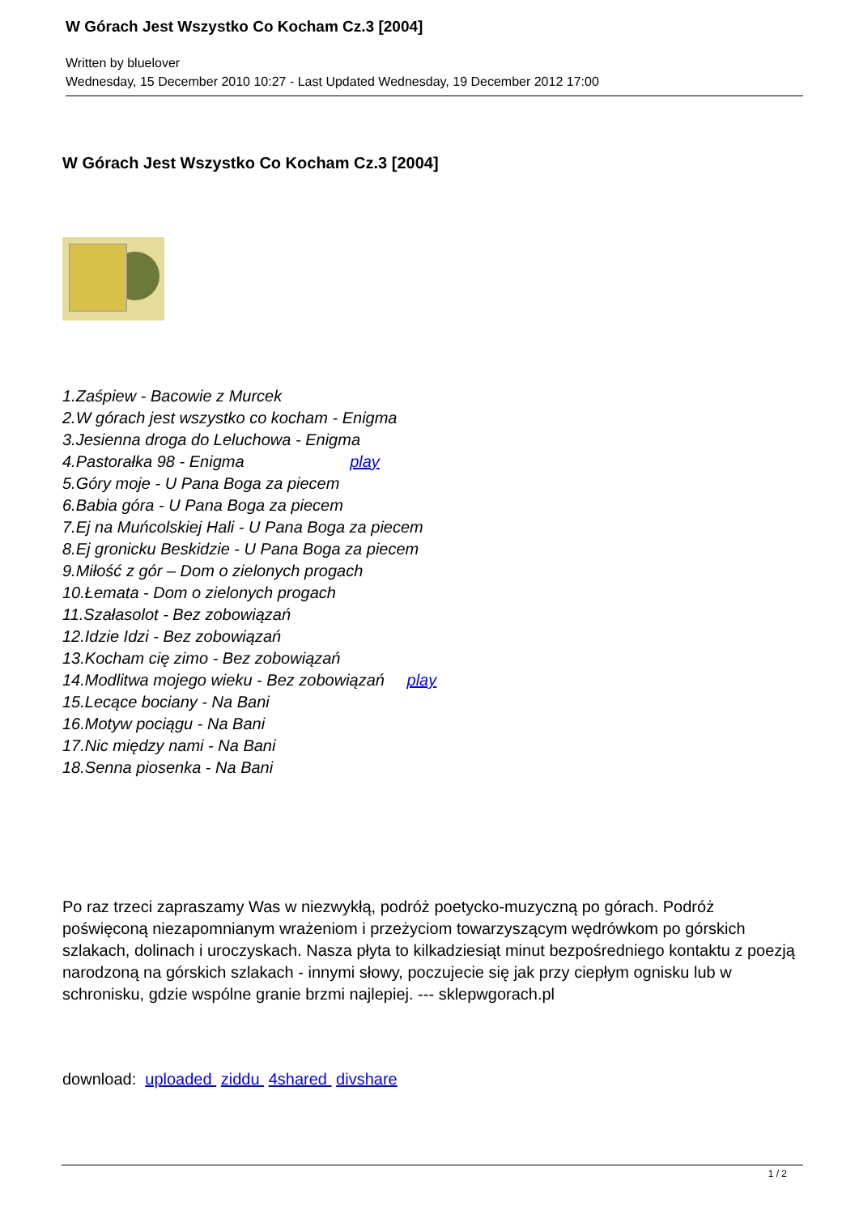W Górach Jest Wszystko Co Kocham Cz.3 [2004]
Written by bluelover
Wednesday, 15 December 2010 10:27 - Last Updated Wednesday, 19 December 2012 17:00
W Górach Jest Wszystko Co Kocham Cz.3 [2004]
1.Zaśpiew - Bacowie z Murcek
2.W górach jest wszystko co kocham - Enigma
3.Jesienna droga do Leluchowa - Enigma
4.Pastorałka 98 - Enigma play
5.Góry moje - U Pana Boga za piecem
6.Babia góra - U Pana Boga za piecem
7.Ej na Muńcolskiej Hali - U Pana Boga za piecem
8.Ej gronicku Beskidzie - U Pana Boga za piecem
9.Miłość z gór – Dom o zielonych progach
10.Łemata - Dom o zielonych progach
11.Szałasolot - Bez zobowiązań
12.Idzie Idzi - Bez zobowiązań
13.Kocham cię zimo - Bez zobowiązań
14.Modlitwa mojego wieku - Bez zobowiązań play
15.Lecące bociany - Na Bani
16.Motyw pociągu - Na Bani
17.Nic między nami - Na Bani
18.Senna piosenka - Na Bani
Po raz trzeci zapraszamy Was w niezwykłą, podróż poetycko-muzyczną po górach. Podróż poświęconą niezapomnianym wrażeniom i przeżyciom towarzyszącym wędrówkom po górskich szlakach, dolinach i uroczyskach. Nasza płyta to kilkadziesiąt minut bezpośredniego kontaktu z poezją narodzoną na górskich szlakach - innymi słowy, poczujecie się jak przy ciepłym ognisku lub w schronisku, gdzie wspólne granie brzmi najlepiej. --- sklepwgorach.pl
download: uploaded ziddu 4shared divshare
1 / 2